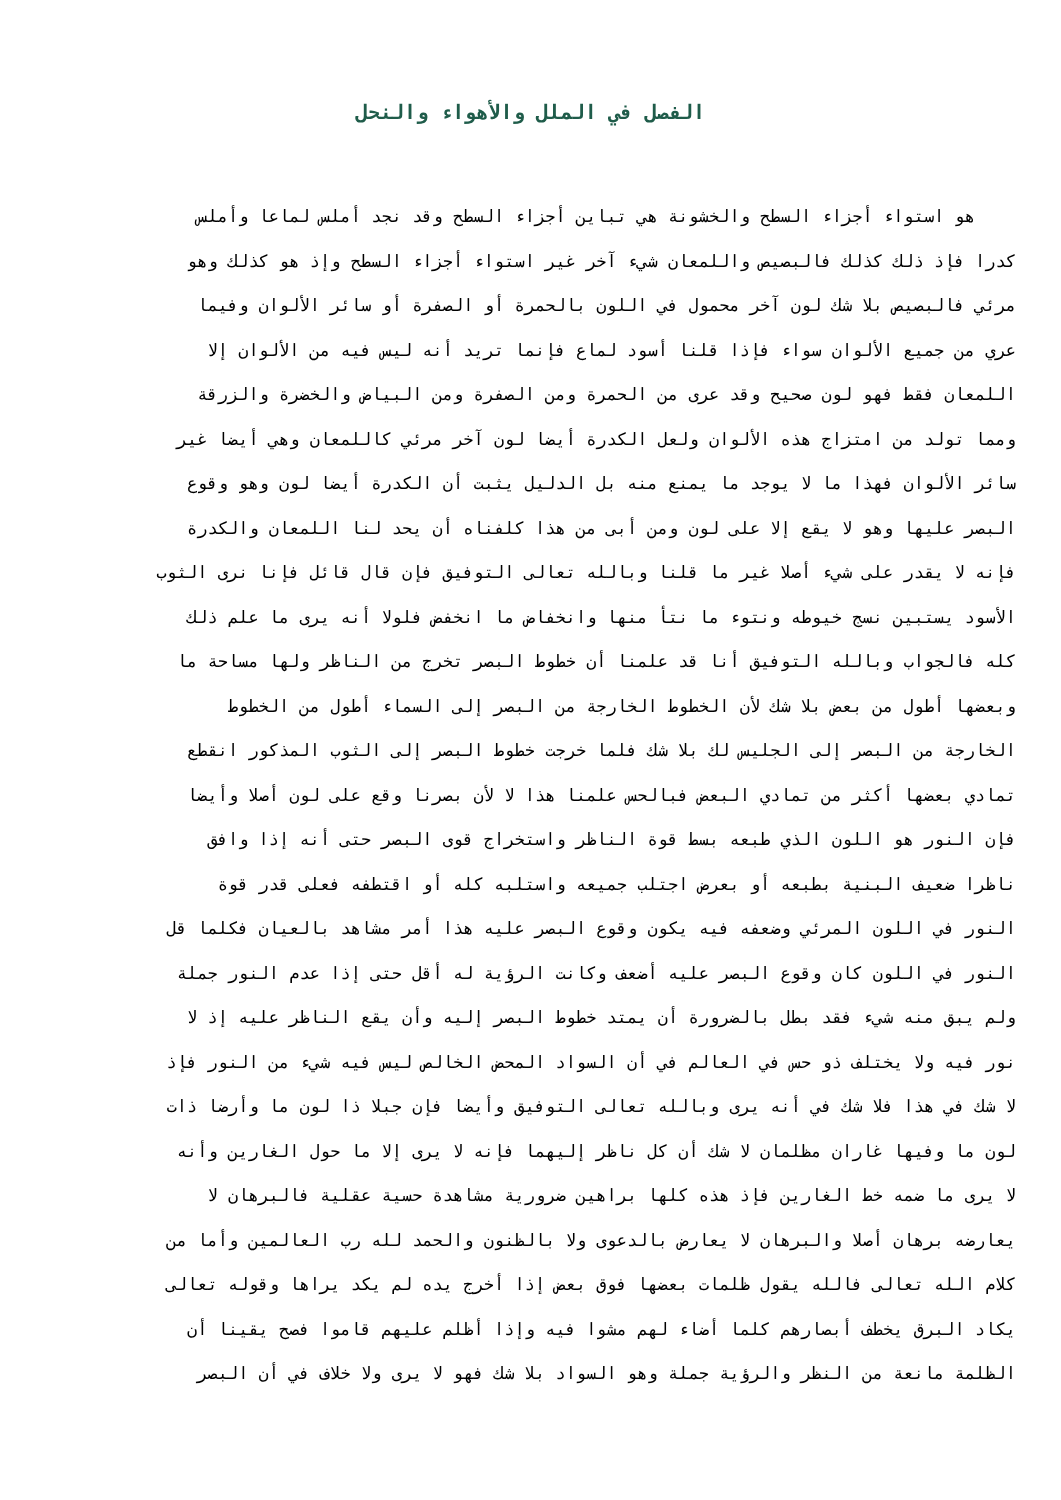الفصل في الملل والأهواء والنحل
هو استواء أجزاء السطح والخشونة هي تباين أجزاء السطح وقد نجد أملس لماعا وأملس
كدرا فإذ ذلك كذلك فالبصيص واللمعان شيء آخر غير استواء أجزاء السطح وإذ هو كذلك وهو
مرئي فالبصيص بلا شك لون آخر محمول في اللون بالحمرة أو الصفرة أو سائر الألوان وفيما
عري من جميع الألوان سواء فإذا قلنا أسود لماع فإنما تريد أنه ليس فيه من الألوان إلا
اللمعان فقط فهو لون صحيح وقد عرى من الحمرة ومن الصفرة ومن البياض والخضرة والزرقة
ومما تولد من امتزاج هذه الألوان ولعل الكدرة أيضا لون آخر مرئي كاللمعان وهي أيضا غير
سائر الألوان فهذا ما لا يوجد ما يمنع منه بل الدليل يثبت أن الكدرة أيضا لون وهو وقوع
البصر عليها وهو لا يقع إلا على لون ومن أبى من هذا كلفناه أن يحد لنا اللمعان والكدرة
فإنه لا يقدر على شيء أصلا غير ما قلنا وبالله تعالى التوفيق فإن قال قائل فإنا نرى الثوب
الأسود يستبين نسج خيوطه ونتوء ما نتأ منها وانخفاض ما انخفض فلولا أنه يرى ما علم ذلك
كله فالجواب وبالله التوفيق أنا قد علمنا أن خطوط البصر تخرج من الناظر ولها مساحة ما
وبعضها أطول من بعض بلا شك لأن الخطوط الخارجة من البصر إلى السماء أطول من الخطوط
الخارجة من البصر إلى الجليس لك بلا شك فلما خرجت خطوط البصر إلى الثوب المذكور انقطع
تمادي بعضها أكثر من تمادي البعض فبالحس علمنا هذا لا لأن بصرنا وقع على لون أصلا وأيضا
فإن النور هو اللون الذي طبعه بسط قوة الناظر واستخراج قوى البصر حتى أنه إذا وافق
ناظرا ضعيف البنية بطبعه أو بعرض اجتلب جميعه واستلبه كله أو اقتطفه فعلى قدر قوة
النور في اللون المرئي وضعفه فيه يكون وقوع البصر عليه هذا أمر مشاهد بالعيان فكلما قل
النور في اللون كان وقوع البصر عليه أضعف وكانت الرؤية له أقل حتى إذا عدم النور جملة
ولم يبق منه شيء فقد بطل بالضرورة أن يمتد خطوط البصر إليه وأن يقع الناظر عليه إذ لا
نور فيه ولا يختلف ذو حس في العالم في أن السواد المحض الخالص ليس فيه شيء من النور فإذ
لا شك في هذا فلا شك في أنه يرى وبالله تعالى التوفيق وأيضا فإن جبلا ذا لون ما وأرضا ذات
لون ما وفيها غاران مظلمان لا شك أن كل ناظر إليهما فإنه لا يرى إلا ما حول الغارين وأنه
لا يرى ما ضمه خط الغارين فإذ هذه كلها براهين ضرورية مشاهدة حسية عقلية فالبرهان لا
يعارضه برهان أصلا والبرهان لا يعارض بالدعوى ولا بالظنون والحمد لله رب العالمين وأما من
كلام الله تعالى فالله يقول ظلمات بعضها فوق بعض إذا أخرج يده لم يكد يراها وقوله تعالى
يكاد البرق يخطف أبصارهم كلما أضاء لهم مشوا فيه وإذا أظلم عليهم قاموا فصح يقينا أن
الظلمة مانعة من النظر والرؤية جملة وهو السواد بلا شك فهو لا يرى ولا خلاف في أن البصر